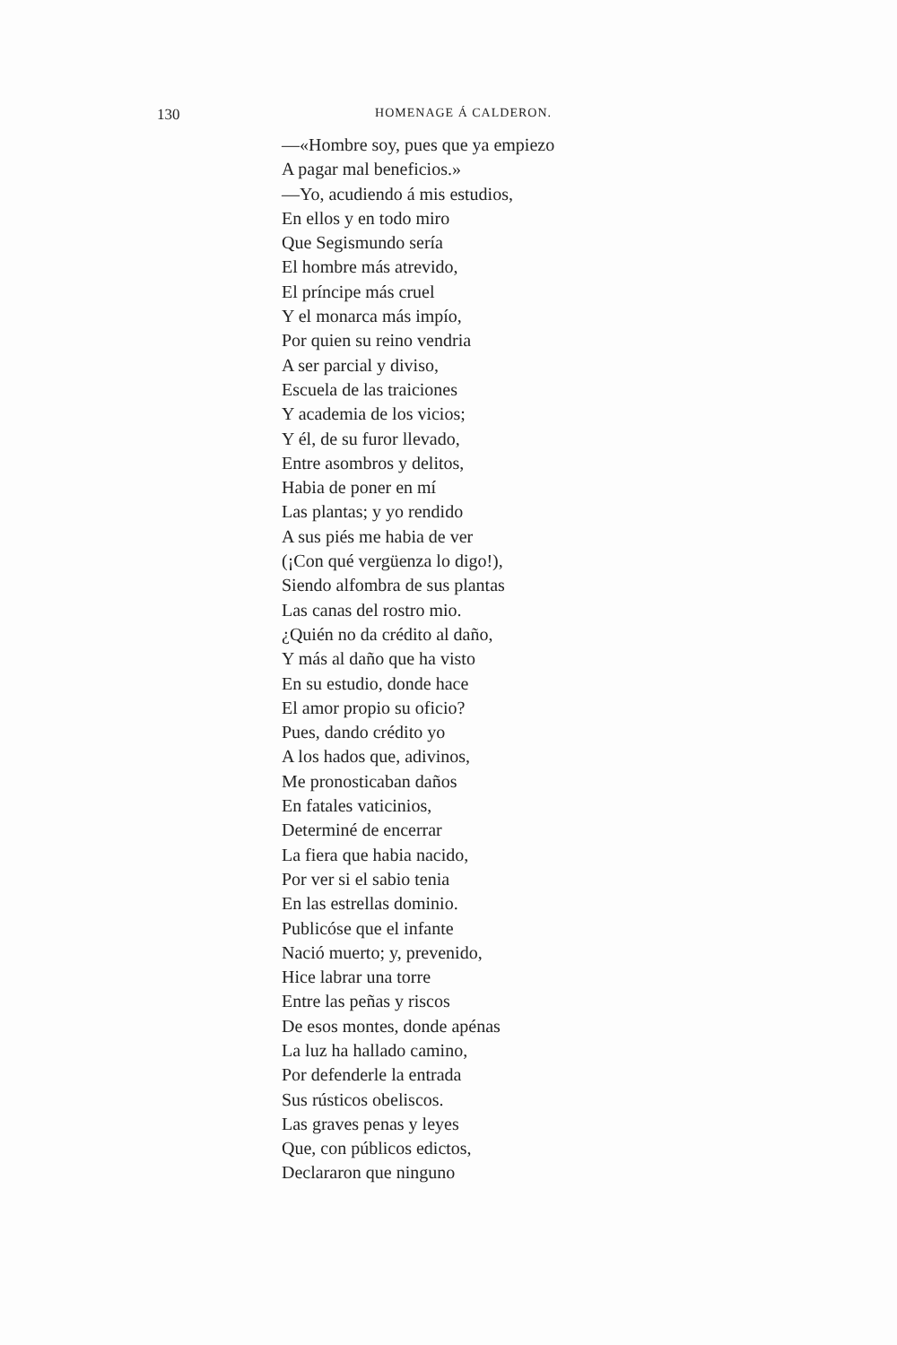130 HOMENAGE Á CALDERON.
—«Hombre soy, pues que ya empiezo
A pagar mal beneficios.»
—Yo, acudiendo á mis estudios,
En ellos y en todo miro
Que Segismundo sería
El hombre más atrevido,
El príncipe más cruel
Y el monarca más impío,
Por quien su reino vendria
A ser parcial y diviso,
Escuela de las traiciones
Y academia de los vicios;
Y él, de su furor llevado,
Entre asombros y delitos,
Habia de poner en mí
Las plantas; y yo rendido
A sus piés me habia de ver
(¡Con qué vergüenza lo digo!),
Siendo alfombra de sus plantas
Las canas del rostro mio.
¿Quién no da crédito al daño,
Y más al daño que ha visto
En su estudio, donde hace
El amor propio su oficio?
Pues, dando crédito yo
A los hados que, adivinos,
Me pronosticaban daños
En fatales vaticinios,
Determiné de encerrar
La fiera que habia nacido,
Por ver si el sabio tenia
En las estrellas dominio.
Publicóse que el infante
Nació muerto; y, prevenido,
Hice labrar una torre
Entre las peñas y riscos
De esos montes, donde apénas
La luz ha hallado camino,
Por defenderle la entrada
Sus rústicos obeliscos.
Las graves penas y leyes
Que, con públicos edictos,
Declararon que ninguno